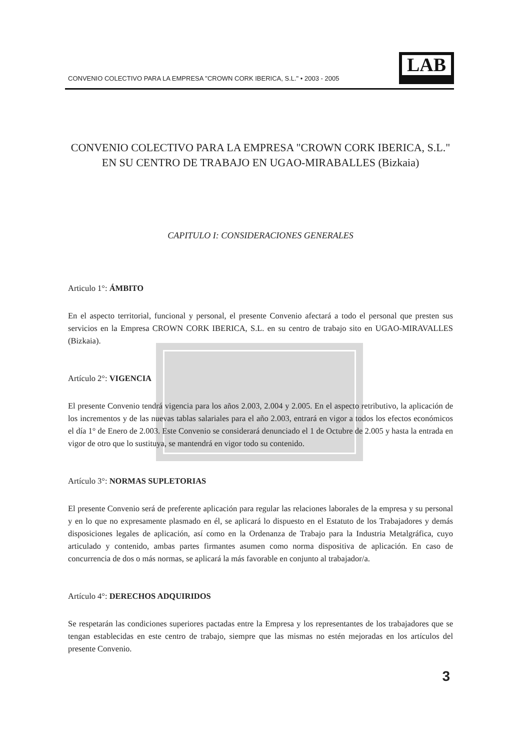CONVENIO COLECTIVO PARA LA EMPRESA "CROWN CORK IBERICA, S.L." • 2003 - 2005
LAB
CONVENIO COLECTIVO PARA LA EMPRESA "CROWN CORK IBERICA, S.L." EN SU CENTRO DE TRABAJO EN UGAO-MIRABALLES (Bizkaia)
CAPITULO I: CONSIDERACIONES GENERALES
Articulo 1°: ÁMBITO
En el aspecto territorial, funcional y personal, el presente Convenio afectará a todo el personal que presten sus servicios en la Empresa CROWN CORK IBERICA, S.L. en su centro de trabajo sito en UGAO-MIRAVALLES (Bizkaia).
Artículo 2°: VIGENCIA
El presente Convenio tendrá vigencia para los años 2.003, 2.004 y 2.005. En el aspecto retributivo, la aplicación de los incrementos y de las nuevas tablas salariales para el año 2.003, entrará en vigor a todos los efectos económicos el día 1° de Enero de 2.003. Este Convenio se considerará denunciado el 1 de Octubre de 2.005 y hasta la entrada en vigor de otro que lo sustituya, se mantendrá en vigor todo su contenido.
Artículo 3°: NORMAS SUPLETORIAS
El presente Convenio será de preferente aplicación para regular las relaciones laborales de la empresa y su personal y en lo que no expresamente plasmado en él, se aplicará lo dispuesto en el Estatuto de los Trabajadores y demás disposiciones legales de aplicación, así como en la Ordenanza de Trabajo para la Industria Metalgráfica, cuyo articulado y contenido, ambas partes firmantes asumen como norma dispositiva de aplicación. En caso de concurrencia de dos o más normas, se aplicará la más favorable en conjunto al trabajador/a.
Artículo 4°: DERECHOS ADQUIRIDOS
Se respetarán las condiciones superiores pactadas entre la Empresa y los representantes de los trabajadores que se tengan establecidas en este centro de trabajo, siempre que las mismas no estén mejoradas en los artículos del presente Convenio.
3